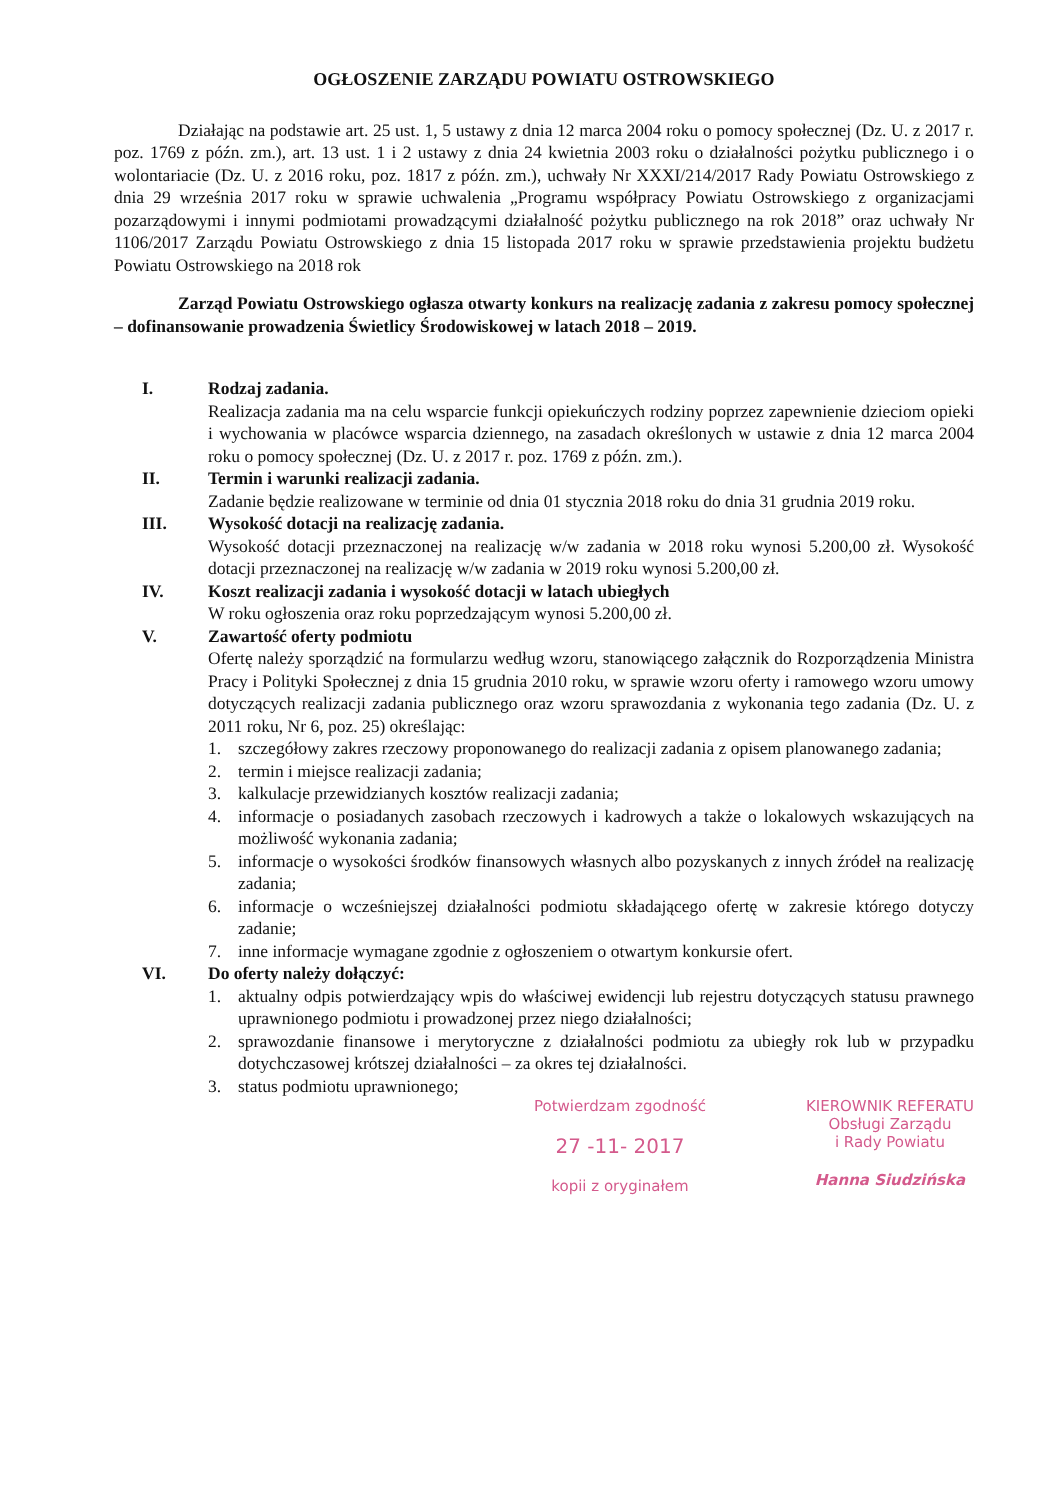OGŁOSZENIE ZARZĄDU POWIATU OSTROWSKIEGO
Działając na podstawie art. 25 ust. 1, 5 ustawy z dnia 12 marca 2004 roku o pomocy społecznej (Dz. U. z 2017 r. poz. 1769 z późn. zm.), art. 13 ust. 1 i 2 ustawy z dnia 24 kwietnia 2003 roku o działalności pożytku publicznego i o wolontariacie (Dz. U. z 2016 roku, poz. 1817 z późn. zm.), uchwały Nr XXXI/214/2017 Rady Powiatu Ostrowskiego z dnia 29 września 2017 roku w sprawie uchwalenia „Programu współpracy Powiatu Ostrowskiego z organizacjami pozarządowymi i innymi podmiotami prowadzącymi działalność pożytku publicznego na rok 2018” oraz uchwały Nr 1106/2017 Zarządu Powiatu Ostrowskiego z dnia 15 listopada 2017 roku w sprawie przedstawienia projektu budżetu Powiatu Ostrowskiego na 2018 rok
Zarząd Powiatu Ostrowskiego ogłasza otwarty konkurs na realizację zadania z zakresu pomocy społecznej – dofinansowanie prowadzenia Świetlicy Środowiskowej w latach 2018 – 2019.
I. Rodzaj zadania.
Realizacja zadania ma na celu wsparcie funkcji opiekuńczych rodziny poprzez zapewnienie dzieciom opieki i wychowania w placówce wsparcia dziennego, na zasadach określonych w ustawie z dnia 12 marca 2004 roku o pomocy społecznej (Dz. U. z 2017 r. poz. 1769 z późn. zm.).
II. Termin i warunki realizacji zadania.
Zadanie będzie realizowane w terminie od dnia 01 stycznia 2018 roku do dnia 31 grudnia 2019 roku.
III. Wysokość dotacji na realizację zadania.
Wysokość dotacji przeznaczonej na realizację w/w zadania w 2018 roku wynosi 5.200,00 zł. Wysokość dotacji przeznaczonej na realizację w/w zadania w 2019 roku wynosi 5.200,00 zł.
IV. Koszt realizacji zadania i wysokość dotacji w latach ubiegłych
W roku ogłoszenia oraz roku poprzedzającym wynosi 5.200,00 zł.
V. Zawartość oferty podmiotu
Ofertę należy sporządzić na formularzu według wzoru, stanowiącego załącznik do Rozporządzenia Ministra Pracy i Polityki Społecznej z dnia 15 grudnia 2010 roku, w sprawie wzoru oferty i ramowego wzoru umowy dotyczących realizacji zadania publicznego oraz wzoru sprawozdania z wykonania tego zadania (Dz. U. z 2011 roku, Nr 6, poz. 25) określając:
1. szczegółowy zakres rzeczowy proponowanego do realizacji zadania z opisem planowanego zadania;
2. termin i miejsce realizacji zadania;
3. kalkulacje przewidzianych kosztów realizacji zadania;
4. informacje o posiadanych zasobach rzeczowych i kadrowych a także o lokalowych wskazujących na możliwość wykonania zadania;
5. informacje o wysokości środków finansowych własnych albo pozyskanych z innych źródeł na realizację zadania;
6. informacje o wcześniejszej działalności podmiotu składającego ofertę w zakresie którego dotyczy zadanie;
7. inne informacje wymagane zgodnie z ogłoszeniem o otwartym konkursie ofert.
VI. Do oferty należy dołączyć:
1. aktualny odpis potwierdzający wpis do właściwej ewidencji lub rejestru dotyczących statusu prawnego uprawnionego podmiotu i prowadzonej przez niego działalności;
2. sprawozdanie finansowe i merytoryczne z działalności podmiotu za ubiegły rok lub w przypadku dotychczasowej krótszej działalności – za okres tej działalności.
3. status podmiotu uprawnionego;
Potwierdzam zgodność
27 -11- 2017
kopii z oryginałem
KIEROWNIK REFERATU
Obsługi Zarządu
i Rady Powiatu
Hanna Siudzińska